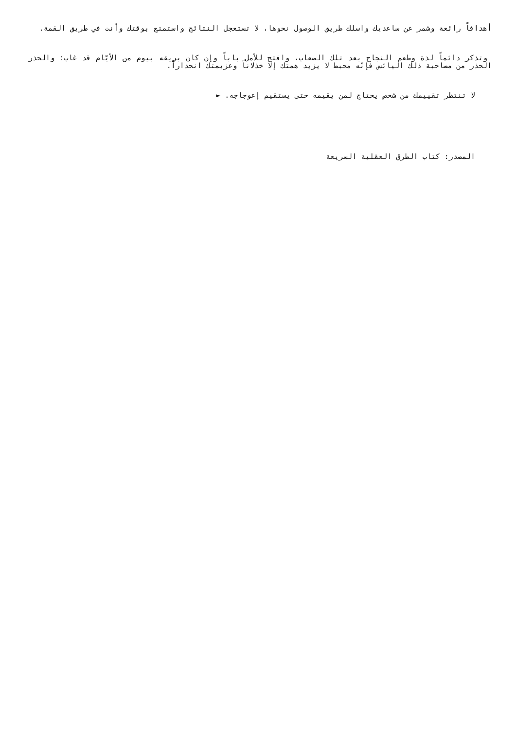أهدافاً رائعة وشمر عن ساعديك واسلك طريق الوصول نحوها، لا تستعجل النتائج واستمتع بوقتك وأنت في طريق القمة.
وتذكر دائماً لذة وطعم النجاح بعد تلك الصعاب، وافتح للأمل باباً وإن كان بريقه بيوم من الأيّام قد غاب؛ والحذر الحذر من مصاحبة ذلك اليائس فإنّه محبط لا يزيد همتك إلا خذلاناً وعزيمتك انحداراً.
لا تنتظر تقييمك من شخص يحتاج لمن يقيمه حتى يستقيم إعوجاجه. ►
المصدر: كتاب الطرق العقلية السريعة